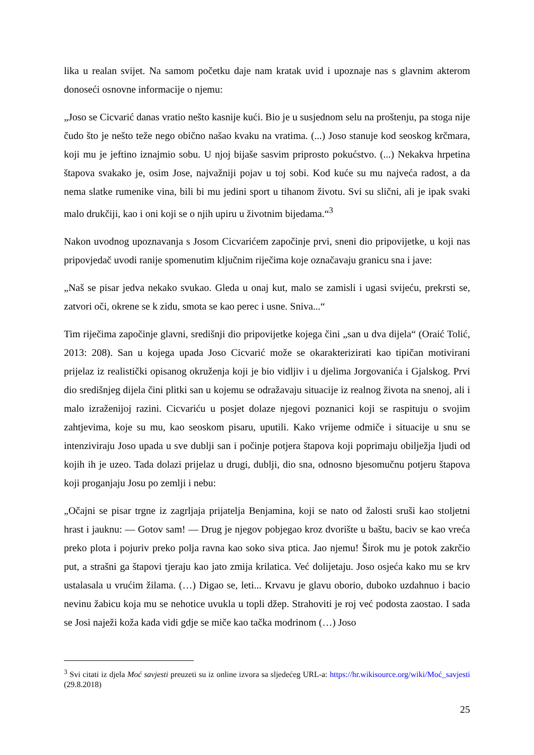lika u realan svijet. Na samom početku daje nam kratak uvid i upoznaje nas s glavnim akterom donoseći osnovne informacije o njemu:
„Joso se Cicvarić danas vratio nešto kasnije kući. Bio je u susjednom selu na proštenju, pa stoga nije čudo što je nešto teže nego obično našao kvaku na vratima. (...) Joso stanuje kod seoskog krčmara, koji mu je jeftino iznajmio sobu. U njoj bijaše sasvim priprosto pokućstvo. (...) Nekakva hrpetina štapova svakako je, osim Jose, najvažniji pojav u toj sobi. Kod kuće su mu najveća radost, a da nema slatke rumenike vina, bili bi mu jedini sport u tihanom životu. Svi su slični, ali je ipak svaki malo drukčiji, kao i oni koji se o njih upiru u životnim bijedama.“<sup>3</sup>
Nakon uvodnog upoznavanja s Josom Cicvarićem započinje prvi, sneni dio pripovijetke, u koji nas pripovjedač uvodi ranije spomenutim ključnim riječima koje označavaju granicu sna i jave:
„Naš se pisar jedva nekako svukao. Gleda u onaj kut, malo se zamisli i ugasi svijeću, prekrsti se, zatvori oči, okrene se k zidu, smota se kao perec i usne. Sniva...“
Tim riječima započinje glavni, središnji dio pripovijetke kojega čini „san u dva dijela“ (Oraić Tolić, 2013: 208). San u kojega upada Joso Cicvarić može se okarakterizirati kao tipičan motivirani prijelaz iz realistički opisanog okruženja koji je bio vidljiv i u djelima Jorgovanića i Gjalskog. Prvi dio središnjeg dijela čini plitki san u kojemu se odražavaju situacije iz realnog života na snenoj, ali i malo izraženijoj razini. Cicvariću u posjet dolaze njegovi poznanici koji se raspituju o svojim zahtjevima, koje su mu, kao seoskom pisaru, uputili. Kako vrijeme odmiče i situacije u snu se intenziviraju Joso upada u sve dublji san i počinje potjera štapova koji poprimaju obilježja ljudi od kojih ih je uzeo. Tada dolazi prijelaz u drugi, dublji, dio sna, odnosno bjesomučnu potjeru štapova koji proganjaju Josu po zemlji i nebu:
„Očajni se pisar trgne iz zagrljaja prijatelja Benjamina, koji se nato od žalosti sruši kao stoljetni hrast i jauknu: — Gotov sam! — Drug je njegov pobjegao kroz dvorište u baštu, baciv se kao vreća preko plota i pojuriv preko polja ravna kao soko siva ptica. Jao njemu! Širok mu je potok zakrčio put, a strašni ga štapovi tjeraju kao jato zmija krilatica. Već dolijetaju. Joso osjeća kako mu se krv ustalasala u vrućim žilama. (…) Digao se, leti... Krvavu je glavu oborio, duboko uzdahnuo i bacio nevinu žabicu koja mu se nehotice uvukla u topli džep. Strahoviti je roj već podosta zaostao. I sada se Josi naježi koža kada vidi gdje se miče kao tačka modrinom (…) Joso
<sup>3</sup> Svi citati iz djela Moć savjesti preuzeti su iz online izvora sa sljedećeg URL-a: https://hr.wikisource.org/wiki/Moć_savjesti (29.8.2018)
25